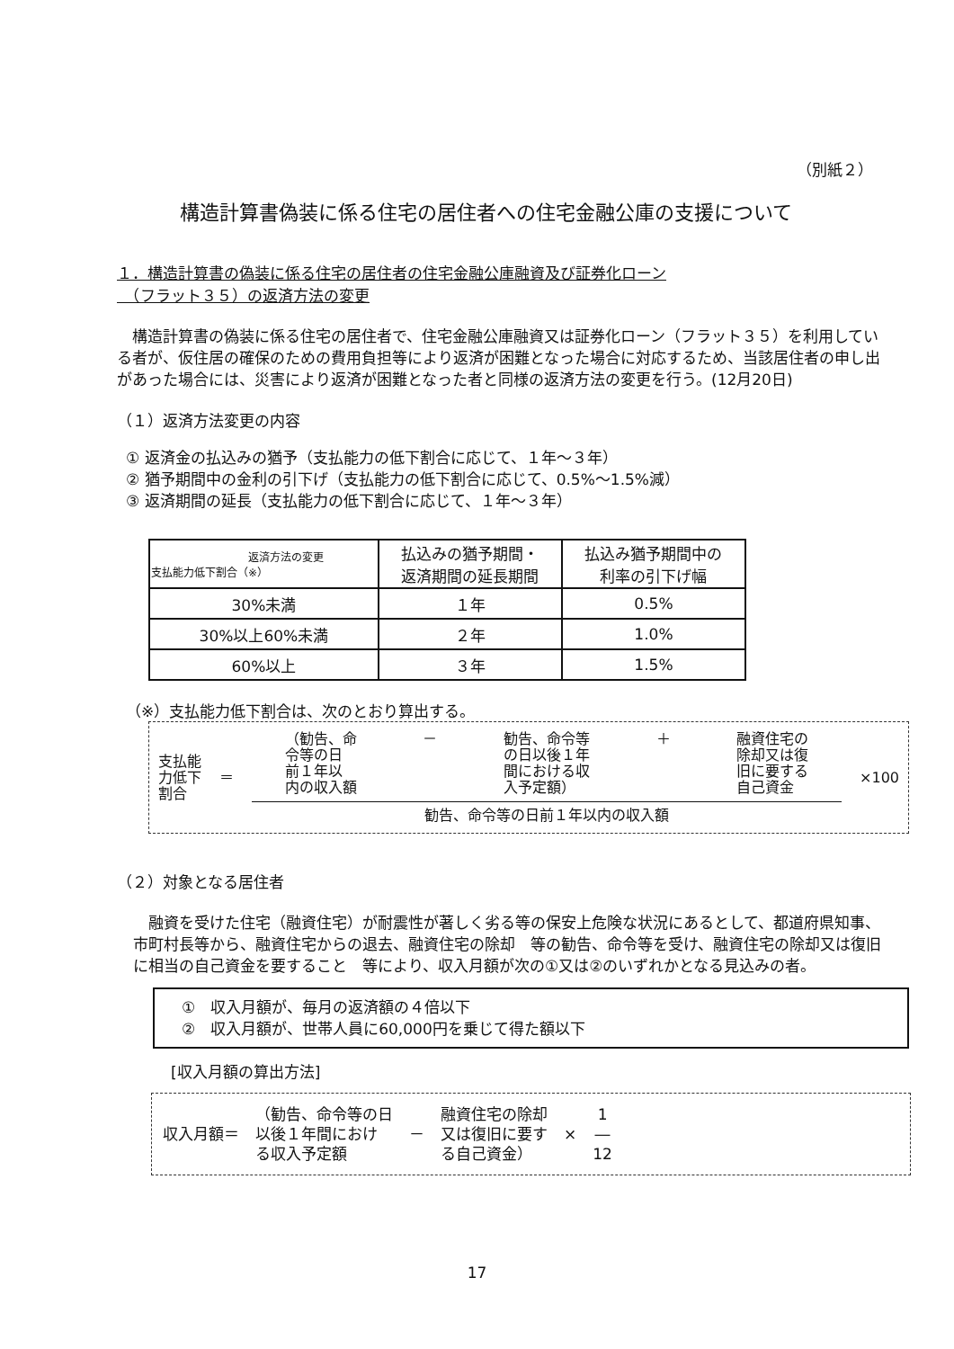（別紙２）
構造計算書偽装に係る住宅の居住者への住宅金融公庫の支援について
１．構造計算書の偽装に係る住宅の居住者の住宅金融公庫融資及び証券化ローン
　（フラット３５）の返済方法の変更
　構造計算書の偽装に係る住宅の居住者で、住宅金融公庫融資又は証券化ローン（フラット３５）を利用している者が、仮住居の確保のための費用負担等により返済が困難となった場合に対応するため、当該居住者の申し出があった場合には、災害により返済が困難となった者と同様の返済方法の変更を行う。(12月20日)
（１）返済方法変更の内容
① 返済金の払込みの猶予（支払能力の低下割合に応じて、１年～３年）
② 猶予期間中の金利の引下げ（支払能力の低下割合に応じて、0.5%～1.5%減）
③ 返済期間の延長（支払能力の低下割合に応じて、１年～３年）
| 返済方法の変更 支払能力低下割合（※） | 払込みの猶予期間・ 返済期間の延長期間 | 払込み猶予期間中の 利率の引下げ幅 |
| --- | --- | --- |
| 30%未満 | １年 | 0.5% |
| 30%以上60%未満 | ２年 | 1.0% |
| 60%以上 | ３年 | 1.5% |
（※）支払能力低下割合は、次のとおり算出する。
支払能
力低下
割合
＝
（勧告、命
令等の日
前１年以
内の収入額 － 勧告、命令等
の日以後１年
間における収
入予定額） ＋ 融資住宅の
除却又は復
旧に要する
自己資金
勧告、命令等の日前１年以内の収入額
×100
（２）対象となる居住者
　融資を受けた住宅（融資住宅）が耐震性が著しく劣る等の保安上危険な状況にあるとして、都道府県知事、市町村長等から、融資住宅からの退去、融資住宅の除却　等の勧告、命令等を受け、融資住宅の除却又は復旧に相当の自己資金を要すること　等により、収入月額が次の①又は②のいずれかとなる見込みの者。
①　収入月額が、毎月の返済額の４倍以下
②　収入月額が、世帯人員に60,000円を乗じて得た額以下
[収入月額の算出方法]
収入月額＝
（勧告、命令等の日
以後１年間におけ
る収入予定額
－
融資住宅の除却
又は復旧に要す
る自己資金）
×
1
―
12
17